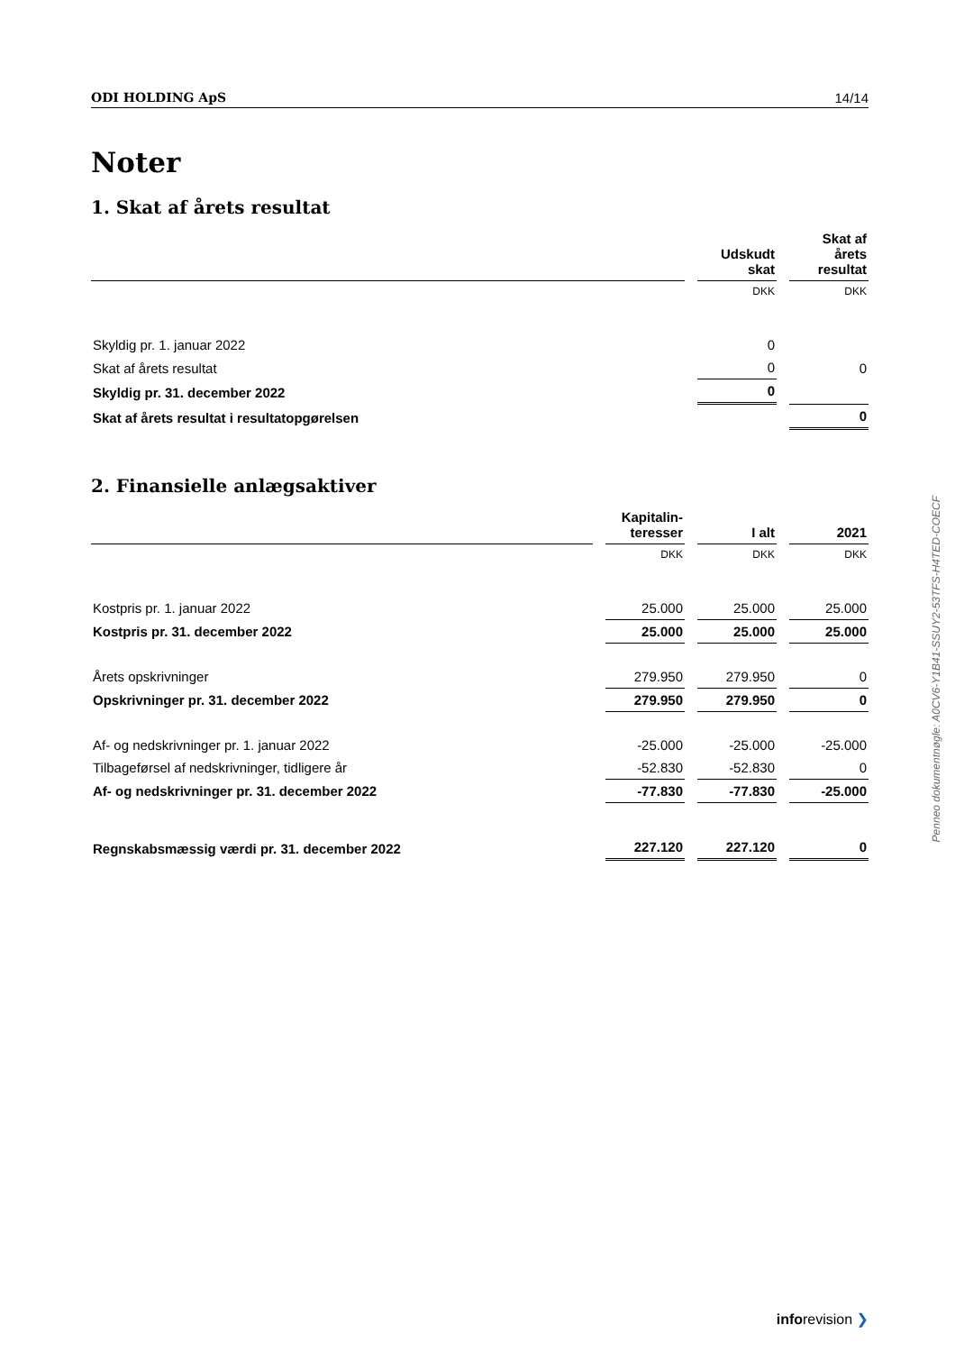ODI HOLDING ApS 14/14
Noter
1. Skat af årets resultat
| | Udskudt skat | Skat af årets resultat |
| --- | --- | --- |
| | DKK | DKK |
| Skyldig pr. 1. januar 2022 | 0 | |
| Skat af årets resultat | 0 | 0 |
| Skyldig pr. 31. december 2022 | 0 | |
| Skat af årets resultat i resultatopgørelsen | | 0 |
2. Finansielle anlægsaktiver
| | Kapitalin- teresser | I alt | 2021 |
| --- | --- | --- | --- |
| | DKK | DKK | DKK |
| Kostpris pr. 1. januar 2022 | 25.000 | 25.000 | 25.000 |
| Kostpris pr. 31. december 2022 | 25.000 | 25.000 | 25.000 |
| Årets opskrivninger | 279.950 | 279.950 | 0 |
| Opskrivninger pr. 31. december 2022 | 279.950 | 279.950 | 0 |
| Af- og nedskrivninger pr. 1. januar 2022 | -25.000 | -25.000 | -25.000 |
| Tilbageførsel af nedskrivninger, tidligere år | -52.830 | -52.830 | 0 |
| Af- og nedskrivninger pr. 31. december 2022 | -77.830 | -77.830 | -25.000 |
| Regnskabsmæssig værdi pr. 31. december 2022 | 227.120 | 227.120 | 0 |
Penneo dokumentnøgle: A0CV6-Y1B41-SSUY2-53TFS-H4TED-COECF
inforevision ❯